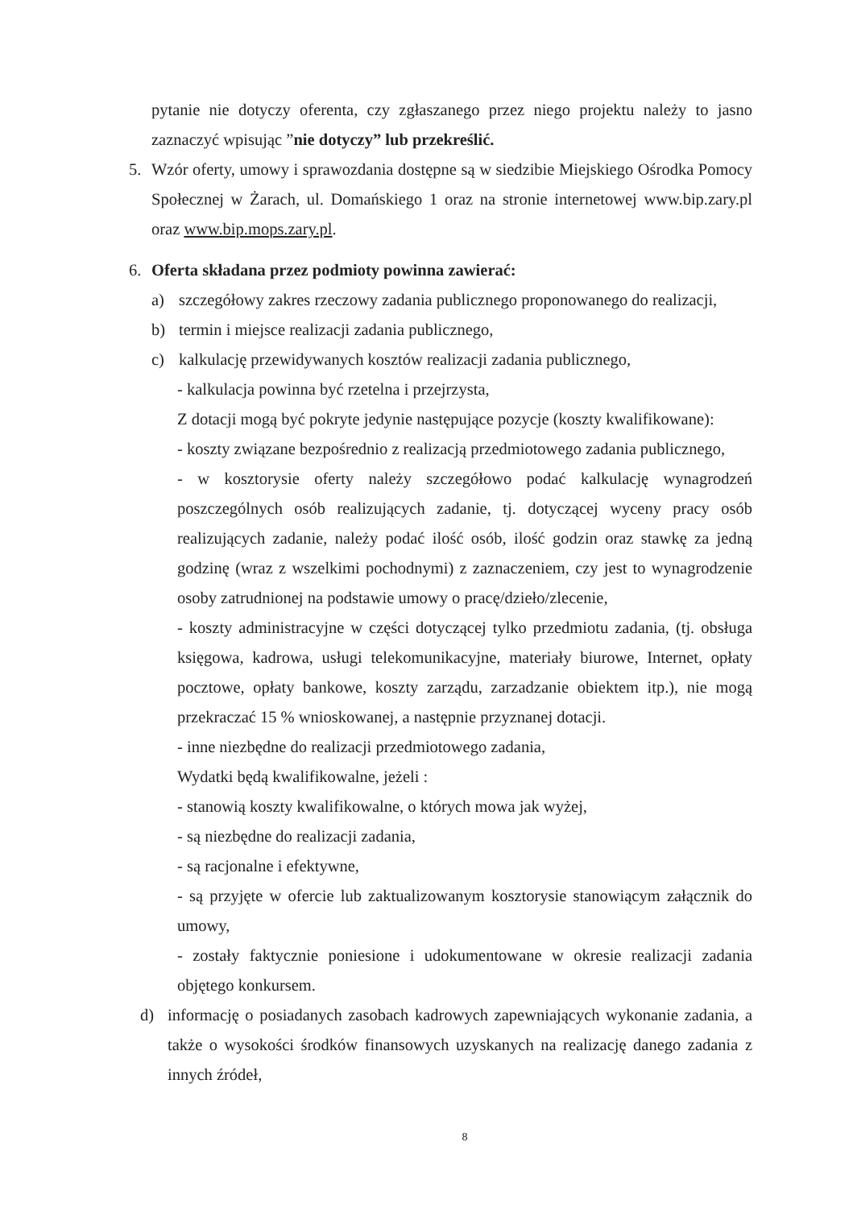pytanie nie dotyczy oferenta, czy zgłaszanego przez niego projektu należy to jasno zaznaczyć wpisując ”nie dotyczy” lub przekreślić.
5. Wzór oferty, umowy i sprawozdania dostępne są w siedzibie Miejskiego Ośrodka Pomocy Społecznej w Żarach, ul. Domańskiego 1 oraz na stronie internetowej www.bip.zary.pl oraz www.bip.mops.zary.pl.
6. Oferta składana przez podmioty powinna zawierać:
a) szczegółowy zakres rzeczowy zadania publicznego proponowanego do realizacji,
b) termin i miejsce realizacji zadania publicznego,
c) kalkulację przewidywanych kosztów realizacji zadania publicznego,
- kalkulacja powinna być rzetelna i przejrzysta,
Z dotacji mogą być pokryte jedynie następujące pozycje (koszty kwalifikowane):
- koszty związane bezpośrednio z realizacją przedmiotowego zadania publicznego,
- w kosztorysie oferty należy szczegółowo podać kalkulację wynagrodzeń poszczególnych osób realizujących zadanie, tj. dotyczącej wyceny pracy osób realizujących zadanie, należy podać ilość osób, ilość godzin oraz stawkę za jedną godzinę (wraz z wszelkimi pochodnymi) z zaznaczeniem, czy jest to wynagrodzenie osoby zatrudnionej na podstawie umowy o pracę/dzieło/zlecenie,
- koszty administracyjne w części dotyczącej tylko przedmiotu zadania, (tj. obsługa księgowa, kadrowa, usługi telekomunikacyjne, materiały biurowe, Internet, opłaty pocztowe, opłaty bankowe, koszty zarządu, zarzadzanie obiektem itp.), nie mogą przekraczać 15 % wnioskowanej, a następnie przyznanej dotacji.
- inne niezbędne do realizacji przedmiotowego zadania,
Wydatki będą kwalifikowalne, jeżeli :
- stanowią koszty kwalifikowalne, o których mowa jak wyżej,
- są niezbędne do realizacji zadania,
- są racjonalne i efektywne,
- są przyjęte w ofercie lub zaktualizowanym kosztorysie stanowiącym załącznik do umowy,
- zostały faktycznie poniesione i udokumentowane w okresie realizacji zadania objętego konkursem.
d) informację o posiadanych zasobach kadrowych zapewniających wykonanie zadania, a także o wysokości środków finansowych uzyskanych na realizację danego zadania z innych źródeł,
8